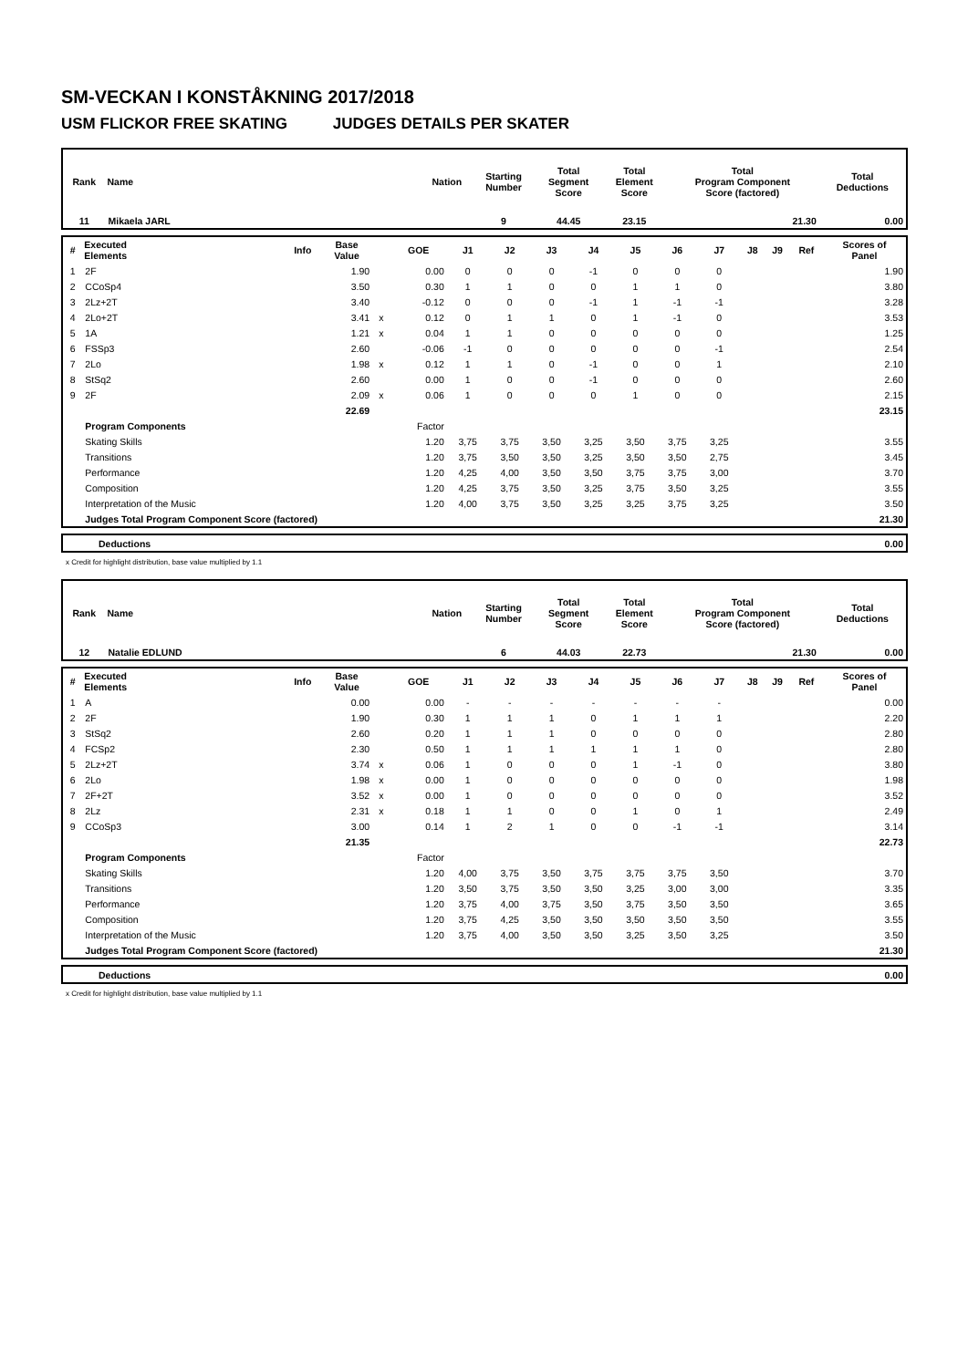SM-VECKAN I KONSTÅKNING 2017/2018
USM FLICKOR FREE SKATING JUDGES DETAILS PER SKATER
| Rank | Name | Nation | Starting Number | Total Segment Score | Total Element Score | Total Program Component Score (factored) | Total Deductions |
| --- | --- | --- | --- | --- | --- | --- | --- |
| 11 | Mikaela JARL | | 9 | 44.45 | 23.15 | 21.30 | 0.00 |
| # | Executed Elements | Info | Base Value | | GOE | J1 | J2 | J3 | J4 | J5 | J6 | J7 | J8 | J9 | Ref | Scores of Panel |
| --- | --- | --- | --- | --- | --- | --- | --- | --- | --- | --- | --- | --- | --- | --- | --- | --- |
| 1 | 2F | | 1.90 | | 0.00 | 0 | 0 | 0 | -1 | 0 | 0 | 0 | | | | 1.90 |
| 2 | CCoSp4 | | 3.50 | | 0.30 | 1 | 1 | 0 | 0 | 1 | 1 | 0 | | | | 3.80 |
| 3 | 2Lz+2T | | 3.40 | | -0.12 | 0 | 0 | 0 | -1 | 1 | -1 | -1 | | | | 3.28 |
| 4 | 2Lo+2T | | 3.41 | x | 0.12 | 0 | 1 | 1 | 0 | 1 | -1 | 0 | | | | 3.53 |
| 5 | 1A | | 1.21 | x | 0.04 | 1 | 1 | 0 | 0 | 0 | 0 | 0 | | | | 1.25 |
| 6 | FSSp3 | | 2.60 | | -0.06 | -1 | 0 | 0 | 0 | 0 | 0 | -1 | | | | 2.54 |
| 7 | 2Lo | | 1.98 | x | 0.12 | 1 | 1 | 0 | -1 | 0 | 0 | 1 | | | | 2.10 |
| 8 | StSq2 | | 2.60 | | 0.00 | 1 | 0 | 0 | -1 | 0 | 0 | 0 | | | | 2.60 |
| 9 | 2F | | 2.09 | x | 0.06 | 1 | 0 | 0 | 0 | 1 | 0 | 0 | | | | 2.15 |
| | | | 22.69 | | | | | | | | | | | | | 23.15 |
| | Program Components | | | | Factor | | | | | | | | | | | |
| | Skating Skills | | | | 1.20 | 3,75 | 3,75 | 3,50 | 3,25 | 3,50 | 3,75 | 3,25 | | | | 3.55 |
| | Transitions | | | | 1.20 | 3,75 | 3,50 | 3,50 | 3,25 | 3,50 | 3,50 | 2,75 | | | | 3.45 |
| | Performance | | | | 1.20 | 4,25 | 4,00 | 3,50 | 3,50 | 3,75 | 3,75 | 3,00 | | | | 3.70 |
| | Composition | | | | 1.20 | 4,25 | 3,75 | 3,50 | 3,25 | 3,75 | 3,50 | 3,25 | | | | 3.55 |
| | Interpretation of the Music | | | | 1.20 | 4,00 | 3,75 | 3,50 | 3,25 | 3,25 | 3,75 | 3,25 | | | | 3.50 |
| | Judges Total Program Component Score (factored) | | | | | | | | | | | | | | | 21.30 |
| | Deductions | 0.00 |
x Credit for highlight distribution, base value multiplied by 1.1
| Rank | Name | Nation | Starting Number | Total Segment Score | Total Element Score | Total Program Component Score (factored) | Total Deductions |
| --- | --- | --- | --- | --- | --- | --- | --- |
| 12 | Natalie EDLUND | | 6 | 44.03 | 22.73 | 21.30 | 0.00 |
| # | Executed Elements | Info | Base Value | | GOE | J1 | J2 | J3 | J4 | J5 | J6 | J7 | J8 | J9 | Ref | Scores of Panel |
| --- | --- | --- | --- | --- | --- | --- | --- | --- | --- | --- | --- | --- | --- | --- | --- | --- |
| 1 | A | | 0.00 | | 0.00 | - | - | - | - | - | - | - | | | | 0.00 |
| 2 | 2F | | 1.90 | | 0.30 | 1 | 1 | 1 | 0 | 1 | 1 | 1 | | | | 2.20 |
| 3 | StSq2 | | 2.60 | | 0.20 | 1 | 1 | 1 | 0 | 0 | 0 | 0 | | | | 2.80 |
| 4 | FCSp2 | | 2.30 | | 0.50 | 1 | 1 | 1 | 1 | 1 | 1 | 0 | | | | 2.80 |
| 5 | 2Lz+2T | | 3.74 | x | 0.06 | 1 | 0 | 0 | 0 | 1 | -1 | 0 | | | | 3.80 |
| 6 | 2Lo | | 1.98 | x | 0.00 | 1 | 0 | 0 | 0 | 0 | 0 | 0 | | | | 1.98 |
| 7 | 2F+2T | | 3.52 | x | 0.00 | 1 | 0 | 0 | 0 | 0 | 0 | 0 | | | | 3.52 |
| 8 | 2Lz | | 2.31 | x | 0.18 | 1 | 1 | 0 | 0 | 1 | 0 | 1 | | | | 2.49 |
| 9 | CCoSp3 | | 3.00 | | 0.14 | 1 | 2 | 1 | 0 | 0 | -1 | -1 | | | | 3.14 |
| | | | 21.35 | | | | | | | | | | | | | 22.73 |
| | Program Components | | | | Factor | | | | | | | | | | | |
| | Skating Skills | | | | 1.20 | 4,00 | 3,75 | 3,50 | 3,75 | 3,75 | 3,75 | 3,50 | | | | 3.70 |
| | Transitions | | | | 1.20 | 3,50 | 3,75 | 3,50 | 3,50 | 3,25 | 3,00 | 3,00 | | | | 3.35 |
| | Performance | | | | 1.20 | 3,75 | 4,00 | 3,75 | 3,50 | 3,75 | 3,50 | 3,50 | | | | 3.65 |
| | Composition | | | | 1.20 | 3,75 | 4,25 | 3,50 | 3,50 | 3,50 | 3,50 | 3,50 | | | | 3.55 |
| | Interpretation of the Music | | | | 1.20 | 3,75 | 4,00 | 3,50 | 3,50 | 3,25 | 3,50 | 3,25 | | | | 3.50 |
| | Judges Total Program Component Score (factored) | | | | | | | | | | | | | | | 21.30 |
| | Deductions | 0.00 |
x Credit for highlight distribution, base value multiplied by 1.1